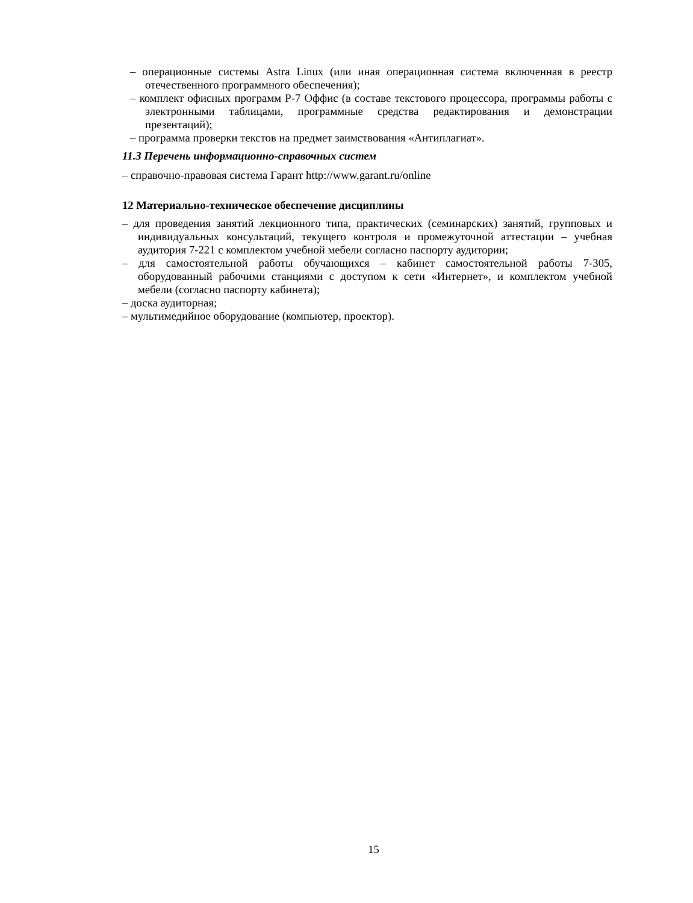– операционные системы Astra Linux (или иная операционная система включенная в реестр отечественного программного обеспечения);
– комплект офисных программ Р-7 Оффис (в составе текстового процессора, программы работы с электронными таблицами, программные средства редактирования и демонстрации презентаций);
– программа проверки текстов на предмет заимствования «Антиплагиат».
11.3 Перечень информационно-справочных систем
– справочно-правовая система Гарант http://www.garant.ru/online
12 Материально-техническое обеспечение дисциплины
– для проведения занятий лекционного типа, практических (семинарских) занятий, групповых и индивидуальных консультаций, текущего контроля и промежуточной аттестации – учебная аудитория 7-221 с комплектом учебной мебели согласно паспорту аудитории;
– для самостоятельной работы обучающихся – кабинет самостоятельной работы 7-305, оборудованный рабочими станциями с доступом к сети «Интернет», и комплектом учебной мебели (согласно паспорту кабинета);
– доска аудиторная;
– мультимедийное оборудование (компьютер, проектор).
15